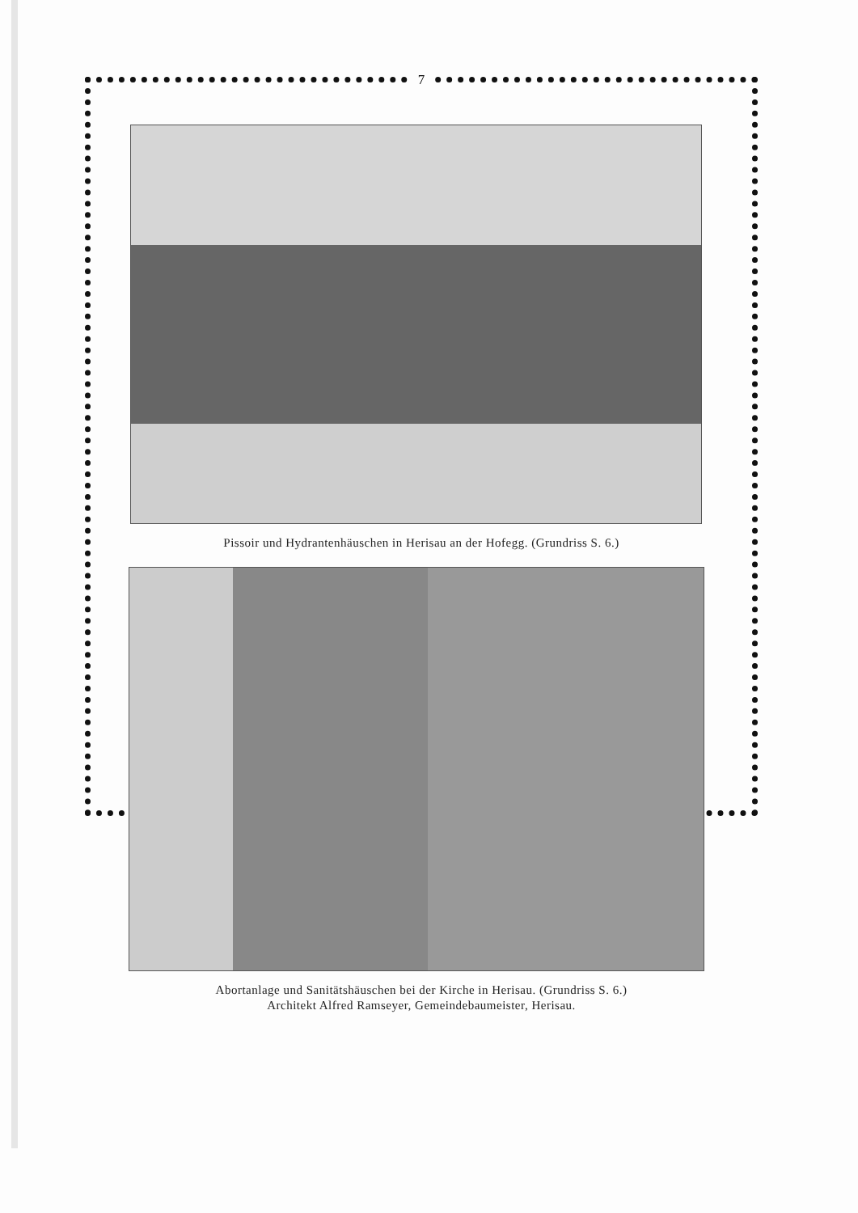7
Pissoir und Hydrantenhäuschen in Herisau an der Hofegg. (Grundriss S. 6.)
Abortanlage und Sanitätshäuschen bei der Kirche in Herisau. (Grundriss S. 6.)
Architekt Alfred Ramseyer, Gemeindebaumeister, Herisau.